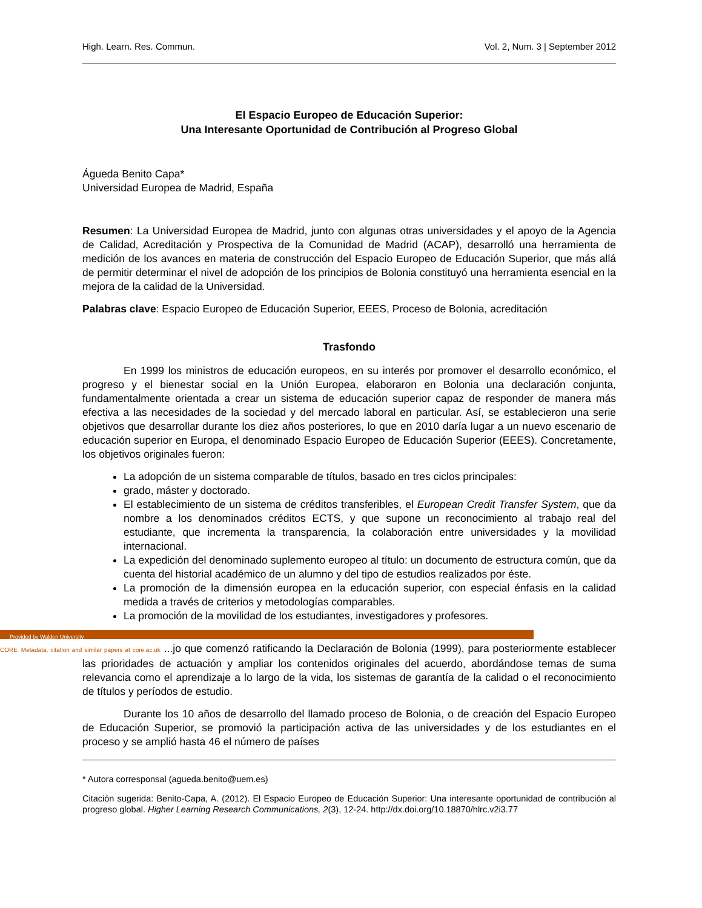High. Learn. Res. Commun. Vol. 2, Num. 3 | September 2012
El Espacio Europeo de Educación Superior:
Una Interesante Oportunidad de Contribución al Progreso Global
Águeda Benito Capa*
Universidad Europea de Madrid, España
Resumen: La Universidad Europea de Madrid, junto con algunas otras universidades y el apoyo de la Agencia de Calidad, Acreditación y Prospectiva de la Comunidad de Madrid (ACAP), desarrolló una herramienta de medición de los avances en materia de construcción del Espacio Europeo de Educación Superior, que más allá de permitir determinar el nivel de adopción de los principios de Bolonia constituyó una herramienta esencial en la mejora de la calidad de la Universidad.
Palabras clave: Espacio Europeo de Educación Superior, EEES, Proceso de Bolonia, acreditación
Trasfondo
En 1999 los ministros de educación europeos, en su interés por promover el desarrollo económico, el progreso y el bienestar social en la Unión Europea, elaboraron en Bolonia una declaración conjunta, fundamentalmente orientada a crear un sistema de educación superior capaz de responder de manera más efectiva a las necesidades de la sociedad y del mercado laboral en particular. Así, se establecieron una serie objetivos que desarrollar durante los diez años posteriores, lo que en 2010 daría lugar a un nuevo escenario de educación superior en Europa, el denominado Espacio Europeo de Educación Superior (EEES). Concretamente, los objetivos originales fueron:
La adopción de un sistema comparable de títulos, basado en tres ciclos principales:
grado, máster y doctorado.
El establecimiento de un sistema de créditos transferibles, el European Credit Transfer System, que da nombre a los denominados créditos ECTS, y que supone un reconocimiento al trabajo real del estudiante, que incrementa la transparencia, la colaboración entre universidades y la movilidad internacional.
La expedición del denominado suplemento europeo al título: un documento de estructura común, que da cuenta del historial académico de un alumno y del tipo de estudios realizados por éste.
La promoción de la dimensión europea en la educación superior, con especial énfasis en la calidad medida a través de criterios y metodologías comparables.
La promoción de la movilidad de los estudiantes, investigadores y profesores.
Provided by Walden University
CORE Metadata, citation and similar papers at core.ac.uk ...jo que comenzó ratificando la Declaración de Bolonia (1999), para posteriormente establecer las prioridades de actuación y ampliar los contenidos originales del acuerdo, abordándose temas de suma relevancia como el aprendizaje a lo largo de la vida, los sistemas de garantía de la calidad o el reconocimiento de títulos y períodos de estudio.
Durante los 10 años de desarrollo del llamado proceso de Bolonia, o de creación del Espacio Europeo de Educación Superior, se promovió la participación activa de las universidades y de los estudiantes en el proceso y se amplió hasta 46 el número de países
* Autora corresponsal (agueda.benito@uem.es)
Citación sugerida: Benito-Capa, A. (2012). El Espacio Europeo de Educación Superior: Una interesante oportunidad de contribución al progreso global. Higher Learning Research Communications, 2(3), 12-24. http://dx.doi.org/10.18870/hlrc.v2i3.77